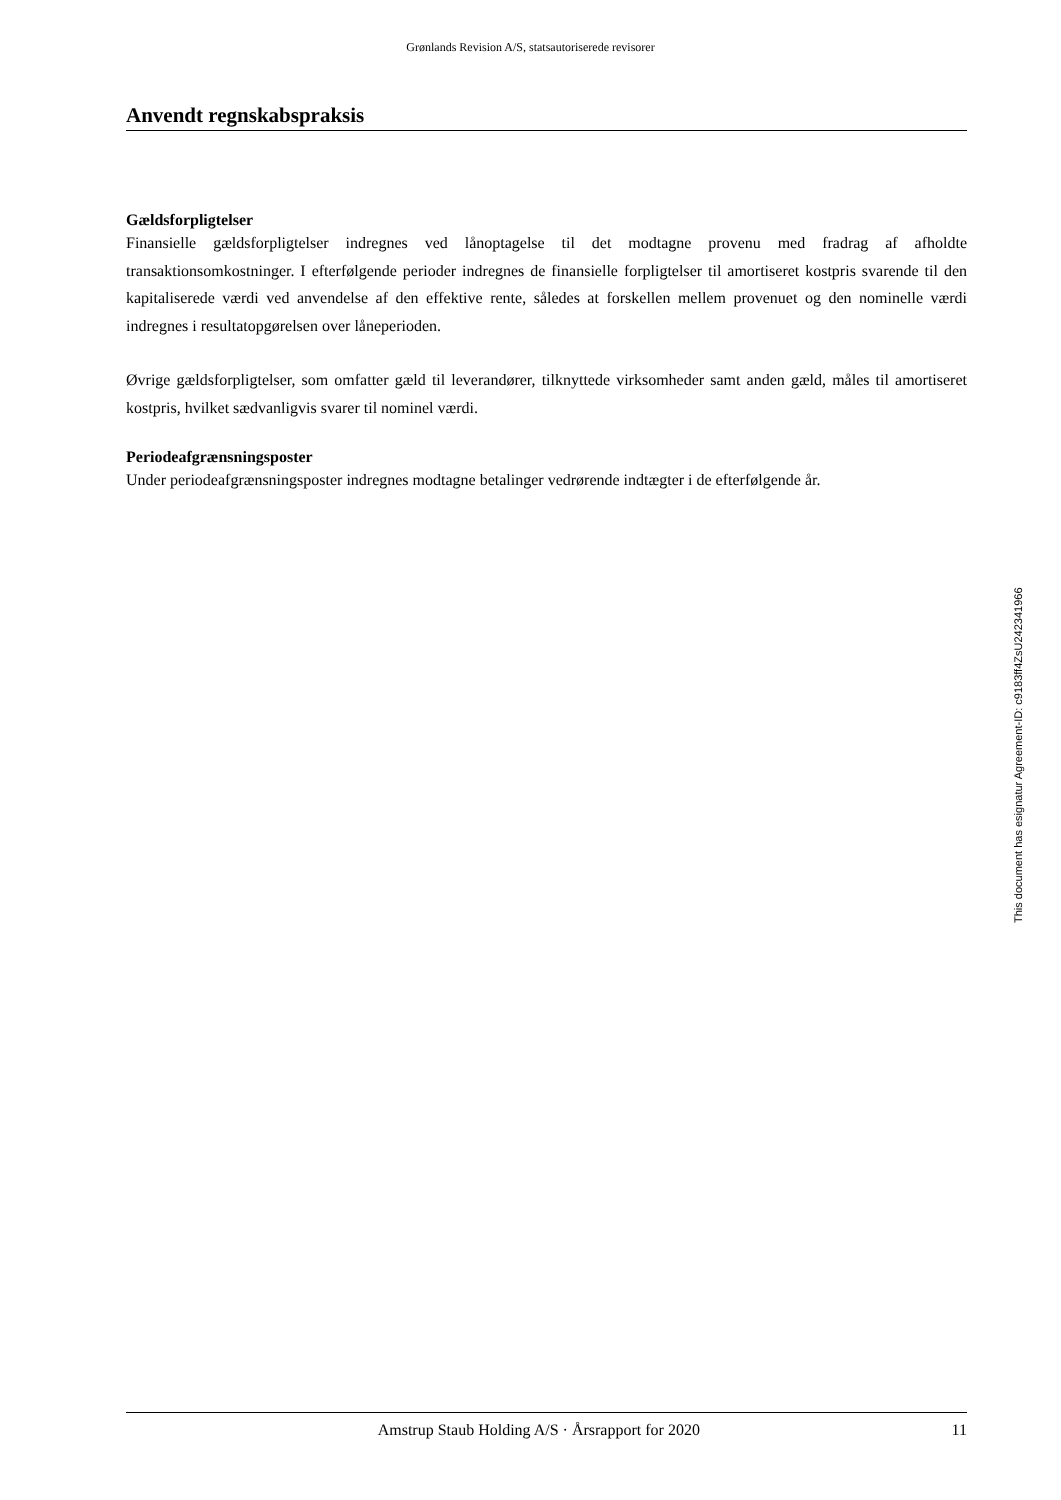Grønlands Revision A/S, statsautoriserede revisorer
Anvendt regnskabspraksis
Gældsforpligtelser
Finansielle gældsforpligtelser indregnes ved lånoptagelse til det modtagne provenu med fradrag af afholdte transaktionsomkostninger. I efterfølgende perioder indregnes de finansielle forpligtelser til amortiseret kostpris svarende til den kapitaliserede værdi ved anvendelse af den effektive rente, således at forskellen mellem provenuet og den nominelle værdi indregnes i resultatopgørelsen over låneperioden.
Øvrige gældsforpligtelser, som omfatter gæld til leverandører, tilknyttede virksomheder samt anden gæld, måles til amortiseret kostpris, hvilket sædvanligvis svarer til nominel værdi.
Periodeafgrænsningsposter
Under periodeafgrænsningsposter indregnes modtagne betalinger vedrørende indtægter i de efterfølgende år.
This document has esignatur Agreement-ID: c9183ff4ZsU242341966
Amstrup Staub Holding A/S · Årsrapport for 2020 11